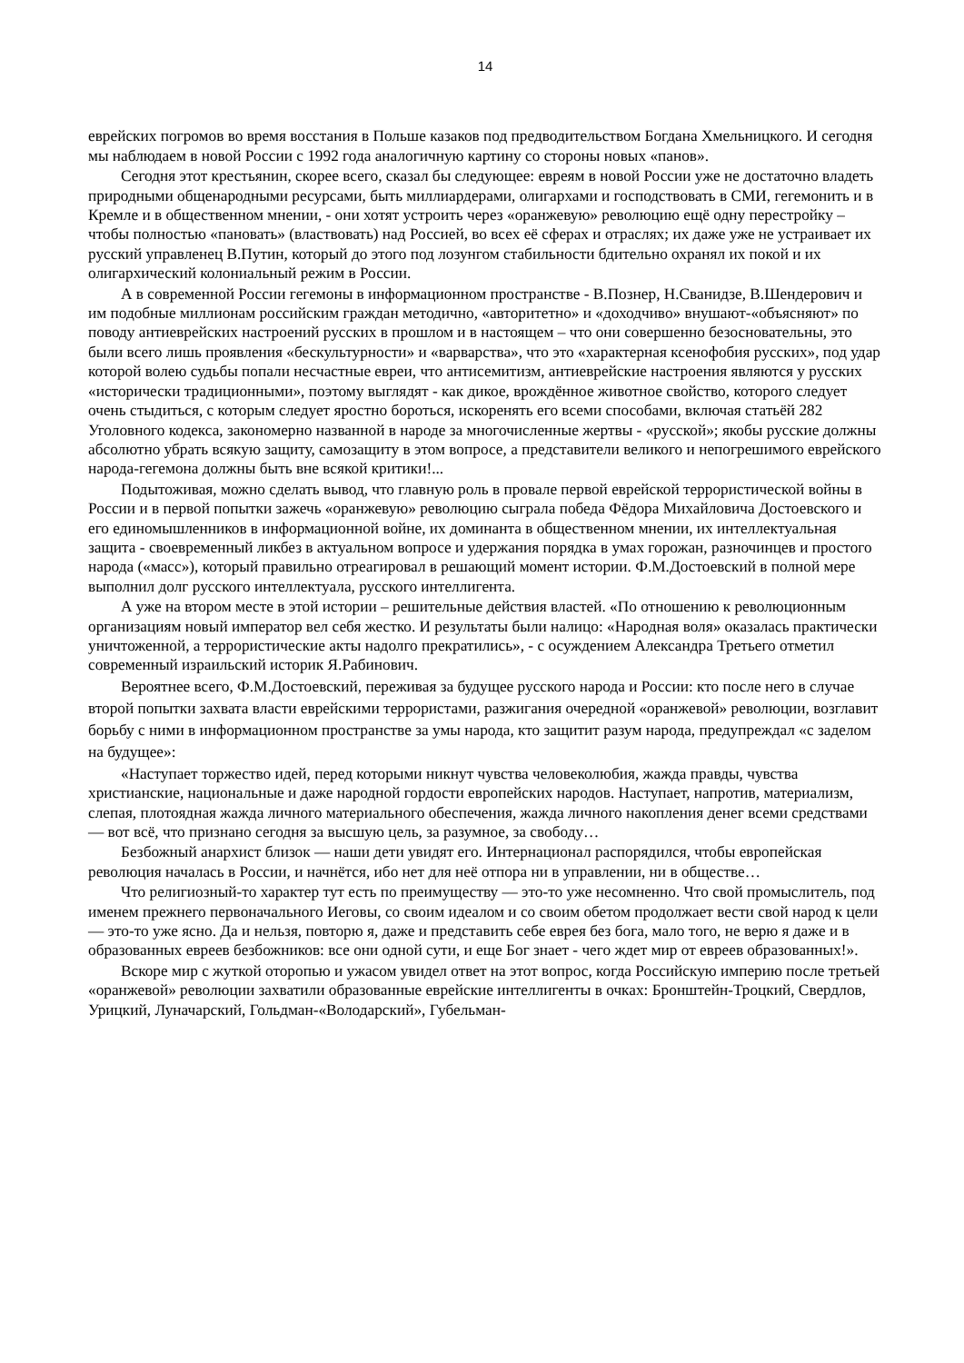14
еврейских погромов во время восстания в Польше казаков под предводительством Богдана Хмельницкого. И сегодня мы наблюдаем в новой России с 1992 года аналогичную картину со стороны новых «панов».
Сегодня этот крестьянин, скорее всего, сказал бы следующее: евреям в новой России уже не достаточно владеть природными общенародными ресурсами, быть миллиардерами, олигархами и господствовать в СМИ, гегемонить и в Кремле и в общественном мнении, - они хотят устроить через «оранжевую» революцию ещё одну перестройку – чтобы полностью «пановать» (властвовать) над Россией, во всех её сферах и отраслях; их даже уже не устраивает их русский управленец В.Путин, который до этого под лозунгом стабильности бдительно охранял их покой и их олигархический колониальный режим в России.
А в современной России гегемоны в информационном пространстве - В.Познер, Н.Сванидзе, В.Шендерович и им подобные миллионам российским граждан методично, «авторитетно» и «доходчиво» внушают-«объясняют» по поводу антиеврейских настроений русских в прошлом и в настоящем – что они совершенно безосновательны, это были всего лишь проявления «бескультурности» и «варварства», что это «характерная ксенофобия русских», под удар которой волею судьбы попали несчастные евреи, что антисемитизм, антиеврейские настроения являются у русских «исторически традиционными», поэтому выглядят - как дикое, врождённое животное свойство, которого следует очень стыдиться, с которым следует яростно бороться, искоренять его всеми способами, включая статьёй 282 Уголовного кодекса, закономерно названной в народе за многочисленные жертвы - «русской»; якобы русские должны абсолютно убрать всякую защиту, самозащиту в этом вопросе, а представители великого и непогрешимого еврейского народа-гегемона должны быть вне всякой критики!...
Подытоживая, можно сделать вывод, что главную роль в провале первой еврейской террористической войны в России и в первой попытки зажечь «оранжевую» революцию сыграла победа Фёдора Михайловича Достоевского и его единомышленников в информационной войне, их доминанта в общественном мнении, их интеллектуальная защита - своевременный ликбез в актуальном вопросе и удержания порядка в умах горожан, разночинцев и простого народа («масс»), который правильно отреагировал в решающий момент истории. Ф.М.Достоевский в полной мере выполнил долг русского интеллектуала, русского интеллигента.
А уже на втором месте в этой истории – решительные действия властей. «По отношению к революционным организациям новый император вел себя жестко. И результаты были налицо: «Народная воля» оказалась практически уничтоженной, а террористические акты надолго прекратились», - с осуждением Александра Третьего отметил современный израильский историк Я.Рабинович.
Вероятнее всего, Ф.М.Достоевский, переживая за будущее русского народа и России: кто после него в случае второй попытки захвата власти еврейскими террористами, разжигания очередной «оранжевой» революции, возглавит борьбу с ними в информационном пространстве за умы народа, кто защитит разум народа, предупреждал «с заделом на будущее»:
«Наступает торжество идей, перед которыми никнут чувства человеколюбия, жажда правды, чувства христианские, национальные и даже народной гордости европейских народов. Наступает, напротив, материализм, слепая, плотоядная жажда личного материального обеспечения, жажда личного накопления денег всеми средствами — вот всё, что признано сегодня за высшую цель, за разумное, за свободу…
Безбожный анархист близок — наши дети увидят его. Интернационал распорядился, чтобы европейская революция началась в России, и начнётся, ибо нет для неё отпора ни в управлении, ни в обществе…
Что религиозный-то характер тут есть по преимуществу — это-то уже несомненно. Что свой промыслитель, под именем прежнего первоначального Иеговы, со своим идеалом и со своим обетом продолжает вести свой народ к цели — это-то уже ясно. Да и нельзя, повторю я, даже и представить себе еврея без бога, мало того, не верю я даже и в образованных евреев безбожников: все они одной сути, и еще Бог знает - чего ждет мир от евреев образованных!».
Вскоре мир с жуткой оторопью и ужасом увидел ответ на этот вопрос, когда Российскую империю после третьей «оранжевой» революции захватили образованные еврейские интеллигенты в очках: Бронштейн-Троцкий, Свердлов, Урицкий, Луначарский, Гольдман-«Володарский», Губельман-